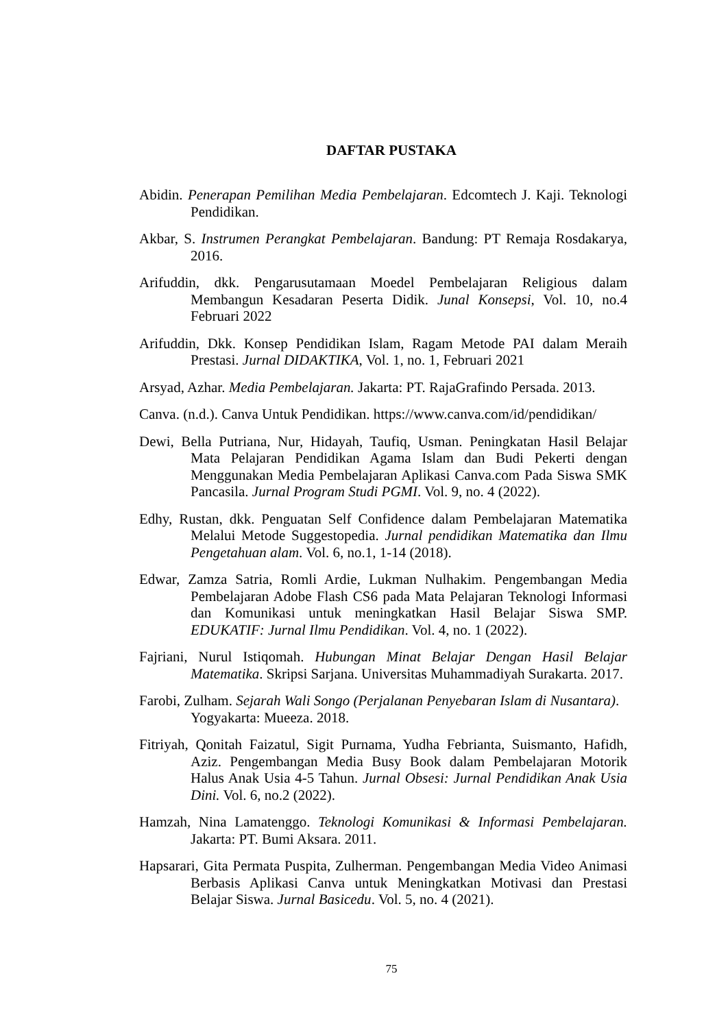DAFTAR PUSTAKA
Abidin. Penerapan Pemilihan Media Pembelajaran. Edcomtech J. Kaji. Teknologi Pendidikan.
Akbar, S. Instrumen Perangkat Pembelajaran. Bandung: PT Remaja Rosdakarya, 2016.
Arifuddin, dkk. Pengarusutamaan Moedel Pembelajaran Religious dalam Membangun Kesadaran Peserta Didik. Junal Konsepsi, Vol. 10, no.4 Februari 2022
Arifuddin, Dkk. Konsep Pendidikan Islam, Ragam Metode PAI dalam Meraih Prestasi. Jurnal DIDAKTIKA, Vol. 1, no. 1, Februari 2021
Arsyad, Azhar. Media Pembelajaran. Jakarta: PT. RajaGrafindo Persada. 2013.
Canva. (n.d.). Canva Untuk Pendidikan. https://www.canva.com/id/pendidikan/
Dewi, Bella Putriana, Nur, Hidayah, Taufiq, Usman. Peningkatan Hasil Belajar Mata Pelajaran Pendidikan Agama Islam dan Budi Pekerti dengan Menggunakan Media Pembelajaran Aplikasi Canva.com Pada Siswa SMK Pancasila. Jurnal Program Studi PGMI. Vol. 9, no. 4 (2022).
Edhy, Rustan, dkk. Penguatan Self Confidence dalam Pembelajaran Matematika Melalui Metode Suggestopedia. Jurnal pendidikan Matematika dan Ilmu Pengetahuan alam. Vol. 6, no.1, 1-14 (2018).
Edwar, Zamza Satria, Romli Ardie, Lukman Nulhakim. Pengembangan Media Pembelajaran Adobe Flash CS6 pada Mata Pelajaran Teknologi Informasi dan Komunikasi untuk meningkatkan Hasil Belajar Siswa SMP. EDUKATIF: Jurnal Ilmu Pendidikan. Vol. 4, no. 1 (2022).
Fajriani, Nurul Istiqomah. Hubungan Minat Belajar Dengan Hasil Belajar Matematika. Skripsi Sarjana. Universitas Muhammadiyah Surakarta. 2017.
Farobi, Zulham. Sejarah Wali Songo (Perjalanan Penyebaran Islam di Nusantara). Yogyakarta: Mueeza. 2018.
Fitriyah, Qonitah Faizatul, Sigit Purnama, Yudha Febrianta, Suismanto, Hafidh, Aziz. Pengembangan Media Busy Book dalam Pembelajaran Motorik Halus Anak Usia 4-5 Tahun. Jurnal Obsesi: Jurnal Pendidikan Anak Usia Dini. Vol. 6, no.2 (2022).
Hamzah, Nina Lamatenggo. Teknologi Komunikasi & Informasi Pembelajaran. Jakarta: PT. Bumi Aksara. 2011.
Hapsarari, Gita Permata Puspita, Zulherman. Pengembangan Media Video Animasi Berbasis Aplikasi Canva untuk Meningkatkan Motivasi dan Prestasi Belajar Siswa. Jurnal Basicedu. Vol. 5, no. 4 (2021).
75